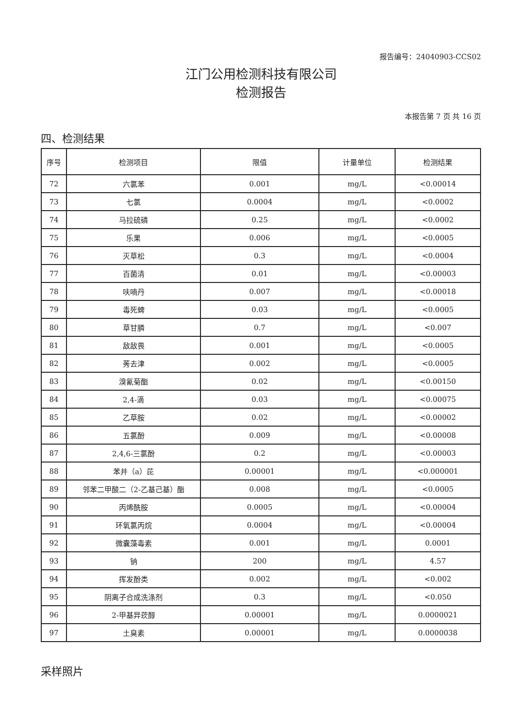报告编号：24040903-CCS02
江门公用检测科技有限公司
检测报告
本报告第 7 页 共 16 页
四、检测结果
| 序号 | 检测项目 | 限值 | 计量单位 | 检测结果 |
| --- | --- | --- | --- | --- |
| 72 | 六氯苯 | 0.001 | mg/L | <0.00014 |
| 73 | 七氯 | 0.0004 | mg/L | <0.0002 |
| 74 | 马拉硫磷 | 0.25 | mg/L | <0.0002 |
| 75 | 乐果 | 0.006 | mg/L | <0.0005 |
| 76 | 灭草松 | 0.3 | mg/L | <0.0004 |
| 77 | 百菌清 | 0.01 | mg/L | <0.00003 |
| 78 | 呋喃丹 | 0.007 | mg/L | <0.00018 |
| 79 | 毒死蜱 | 0.03 | mg/L | <0.0005 |
| 80 | 草甘膦 | 0.7 | mg/L | <0.007 |
| 81 | 敌敌畏 | 0.001 | mg/L | <0.0005 |
| 82 | 莠去津 | 0.002 | mg/L | <0.0005 |
| 83 | 溴氰菊酯 | 0.02 | mg/L | <0.00150 |
| 84 | 2,4-滴 | 0.03 | mg/L | <0.00075 |
| 85 | 乙草胺 | 0.02 | mg/L | <0.00002 |
| 86 | 五氯酚 | 0.009 | mg/L | <0.00008 |
| 87 | 2,4,6-三氯酚 | 0.2 | mg/L | <0.00003 |
| 88 | 苯并（a）芘 | 0.00001 | mg/L | <0.000001 |
| 89 | 邻苯二甲酸二（2-乙基己基）酯 | 0.008 | mg/L | <0.0005 |
| 90 | 丙烯酰胺 | 0.0005 | mg/L | <0.00004 |
| 91 | 环氧氯丙烷 | 0.0004 | mg/L | <0.00004 |
| 92 | 微囊藻毒素 | 0.001 | mg/L | 0.0001 |
| 93 | 钠 | 200 | mg/L | 4.57 |
| 94 | 挥发酚类 | 0.002 | mg/L | <0.002 |
| 95 | 阴离子合成洗涤剂 | 0.3 | mg/L | <0.050 |
| 96 | 2-甲基异莰醇 | 0.00001 | mg/L | 0.0000021 |
| 97 | 土臭素 | 0.00001 | mg/L | 0.0000038 |
采样照片